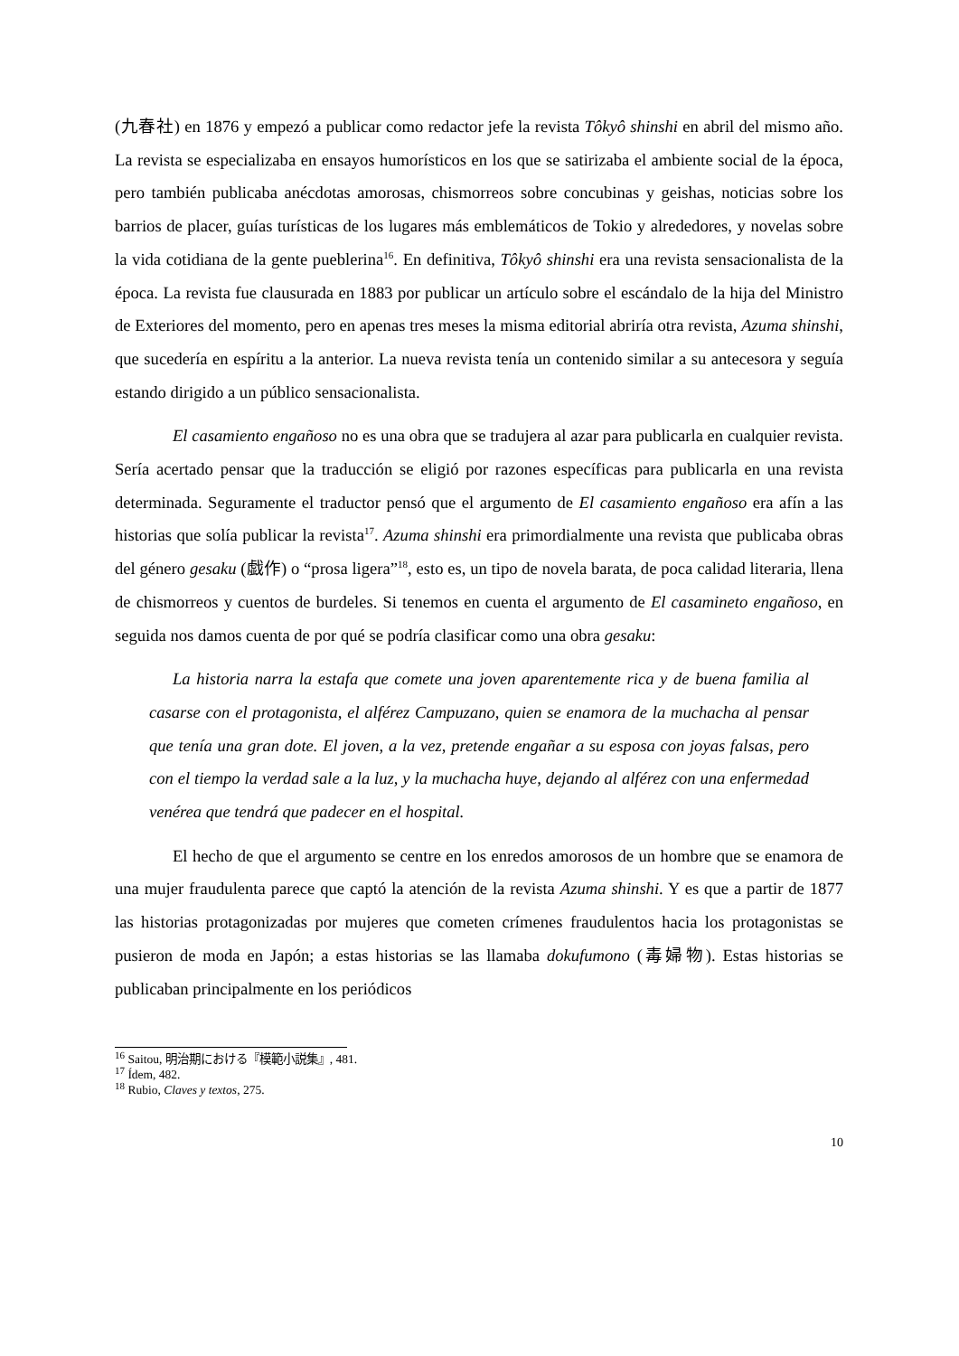(九春社) en 1876 y empezó a publicar como redactor jefe la revista Tôkyô shinshi en abril del mismo año. La revista se especializaba en ensayos humorísticos en los que se satirizaba el ambiente social de la época, pero también publicaba anécdotas amorosas, chismorreos sobre concubinas y geishas, noticias sobre los barrios de placer, guías turísticas de los lugares más emblemáticos de Tokio y alrededores, y novelas sobre la vida cotidiana de la gente pueblerina<sup>16</sup>. En definitiva, Tôkyô shinshi era una revista sensacionalista de la época. La revista fue clausurada en 1883 por publicar un artículo sobre el escándalo de la hija del Ministro de Exteriores del momento, pero en apenas tres meses la misma editorial abriría otra revista, Azuma shinshi, que sucedería en espíritu a la anterior. La nueva revista tenía un contenido similar a su antecesora y seguía estando dirigido a un público sensacionalista.
El casamiento engañoso no es una obra que se tradujera al azar para publicarla en cualquier revista. Sería acertado pensar que la traducción se eligió por razones específicas para publicarla en una revista determinada. Seguramente el traductor pensó que el argumento de El casamiento engañoso era afín a las historias que solía publicar la revista<sup>17</sup>. Azuma shinshi era primordialmente una revista que publicaba obras del género gesaku (戯作) o “prosa ligera”<sup>18</sup>, esto es, un tipo de novela barata, de poca calidad literaria, llena de chismorreos y cuentos de burdeles. Si tenemos en cuenta el argumento de El casamineto engañoso, en seguida nos damos cuenta de por qué se podría clasificar como una obra gesaku:
La historia narra la estafa que comete una joven aparentemente rica y de buena familia al casarse con el protagonista, el alférez Campuzano, quien se enamora de la muchacha al pensar que tenía una gran dote. El joven, a la vez, pretende engañar a su esposa con joyas falsas, pero con el tiempo la verdad sale a la luz, y la muchacha huye, dejando al alférez con una enfermedad venérea que tendrá que padecer en el hospital.
El hecho de que el argumento se centre en los enredos amorosos de un hombre que se enamora de una mujer fraudulenta parece que captó la atención de la revista Azuma shinshi. Y es que a partir de 1877 las historias protagonizadas por mujeres que cometen crímenes fraudulentos hacia los protagonistas se pusieron de moda en Japón; a estas historias se las llamaba dokufumono (毒婦物). Estas historias se publicaban principalmente en los periódicos
<sup>16</sup> Saitou, 明治期における『模範小説集』, 481.
<sup>17</sup> Ídem, 482.
<sup>18</sup> Rubio, Claves y textos, 275.
10